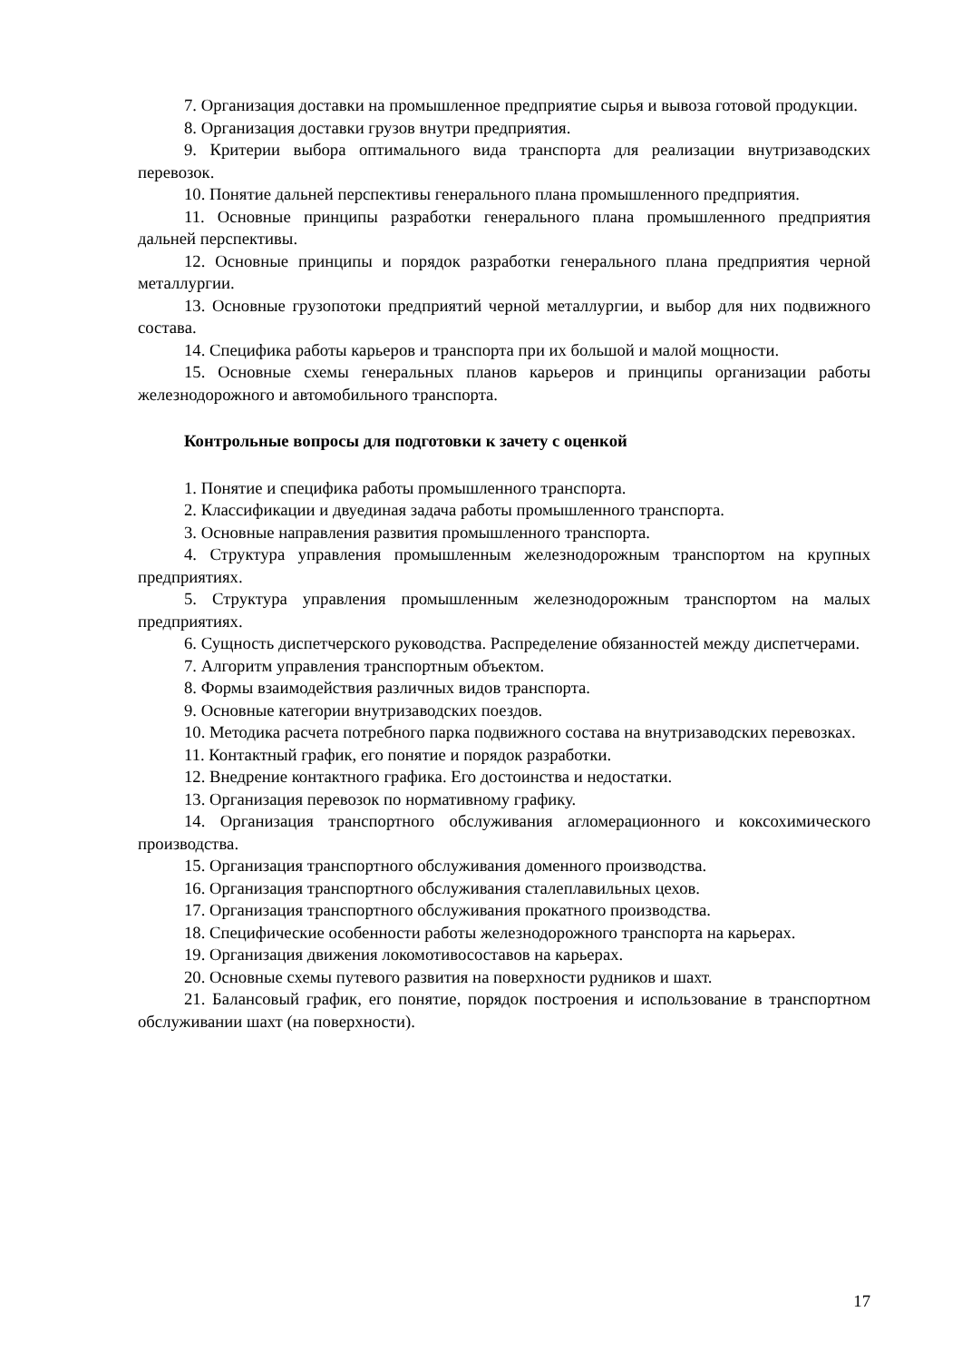7. Организация доставки на промышленное предприятие сырья и вывоза готовой продукции.
8. Организация доставки грузов внутри предприятия.
9. Критерии выбора оптимального вида транспорта для реализации внутризаводских перевозок.
10. Понятие дальней перспективы генерального плана промышленного предприятия.
11. Основные принципы разработки генерального плана промышленного предприятия дальней перспективы.
12. Основные принципы и порядок разработки генерального плана предприятия черной металлургии.
13. Основные грузопотоки предприятий черной металлургии, и выбор для них подвижного состава.
14. Специфика работы карьеров и транспорта при их большой и малой мощности.
15. Основные схемы генеральных планов карьеров и принципы организации работы железнодорожного и автомобильного транспорта.
Контрольные вопросы для подготовки к зачету с оценкой
1. Понятие и специфика работы промышленного транспорта.
2. Классификации и двуединая задача работы промышленного транспорта.
3. Основные направления развития промышленного транспорта.
4. Структура управления промышленным железнодорожным транспортом на крупных предприятиях.
5. Структура управления промышленным железнодорожным транспортом на малых предприятиях.
6. Сущность диспетчерского руководства. Распределение обязанностей между диспетчерами.
7. Алгоритм управления транспортным объектом.
8. Формы взаимодействия различных видов транспорта.
9. Основные категории внутризаводских поездов.
10. Методика расчета потребного парка подвижного состава на внутризаводских перевозках.
11. Контактный график, его понятие и порядок разработки.
12. Внедрение контактного графика. Его достоинства и недостатки.
13. Организация перевозок по нормативному графику.
14. Организация транспортного обслуживания агломерационного и коксохимического производства.
15. Организация транспортного обслуживания доменного производства.
16. Организация транспортного обслуживания сталеплавильных цехов.
17. Организация транспортного обслуживания прокатного производства.
18. Специфические особенности работы железнодорожного транспорта на карьерах.
19. Организация движения локомотивосоставов на карьерах.
20. Основные схемы путевого развития на поверхности рудников и шахт.
21. Балансовый график, его понятие, порядок построения и использование в транспортном обслуживании шахт (на поверхности).
17